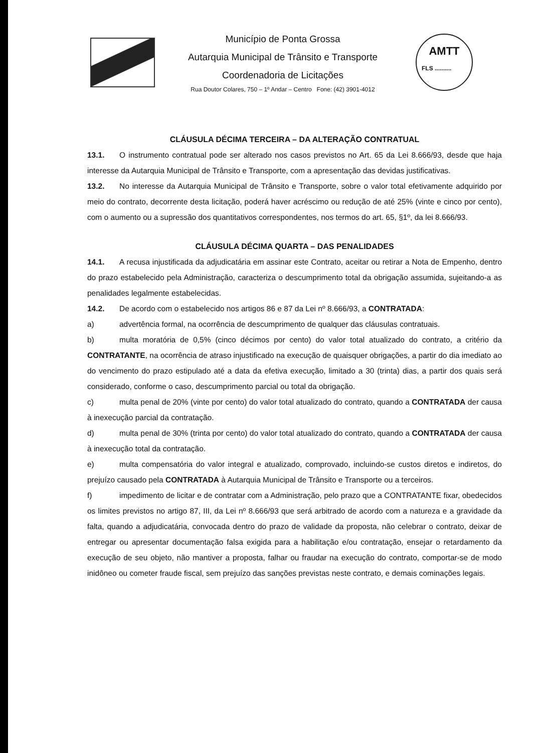Município de Ponta Grossa
Autarquia Municipal de Trânsito e Transporte
Coordenadoria de Licitações
Rua Doutor Colares, 750 – 1º Andar – Centro Fone: (42) 3901-4012
AMTT
FLS ..........
CLÁUSULA DÉCIMA TERCEIRA – DA ALTERAÇÃO CONTRATUAL
13.1. O instrumento contratual pode ser alterado nos casos previstos no Art. 65 da Lei 8.666/93, desde que haja interesse da Autarquia Municipal de Trânsito e Transporte, com a apresentação das devidas justificativas.
13.2. No interesse da Autarquia Municipal de Trânsito e Transporte, sobre o valor total efetivamente adquirido por meio do contrato, decorrente desta licitação, poderá haver acréscimo ou redução de até 25% (vinte e cinco por cento), com o aumento ou a supressão dos quantitativos correspondentes, nos termos do art. 65, §1º, da lei 8.666/93.
CLÁUSULA DÉCIMA QUARTA – DAS PENALIDADES
14.1. A recusa injustificada da adjudicatária em assinar este Contrato, aceitar ou retirar a Nota de Empenho, dentro do prazo estabelecido pela Administração, caracteriza o descumprimento total da obrigação assumida, sujeitando-a as penalidades legalmente estabelecidas.
14.2. De acordo com o estabelecido nos artigos 86 e 87 da Lei nº 8.666/93, a CONTRATADA:
a) advertência formal, na ocorrência de descumprimento de qualquer das cláusulas contratuais.
b) multa moratória de 0,5% (cinco décimos por cento) do valor total atualizado do contrato, a critério da CONTRATANTE, na ocorrência de atraso injustificado na execução de quaisquer obrigações, a partir do dia imediato ao do vencimento do prazo estipulado até a data da efetiva execução, limitado a 30 (trinta) dias, a partir dos quais será considerado, conforme o caso, descumprimento parcial ou total da obrigação.
c) multa penal de 20% (vinte por cento) do valor total atualizado do contrato, quando a CONTRATADA der causa à inexecução parcial da contratação.
d) multa penal de 30% (trinta por cento) do valor total atualizado do contrato, quando a CONTRATADA der causa à inexecução total da contratação.
e) multa compensatória do valor integral e atualizado, comprovado, incluindo-se custos diretos e indiretos, do prejuízo causado pela CONTRATADA à Autarquia Municipal de Trânsito e Transporte ou a terceiros.
f) impedimento de licitar e de contratar com a Administração, pelo prazo que a CONTRATANTE fixar, obedecidos os limites previstos no artigo 87, III, da Lei nº 8.666/93 que será arbitrado de acordo com a natureza e a gravidade da falta, quando a adjudicatária, convocada dentro do prazo de validade da proposta, não celebrar o contrato, deixar de entregar ou apresentar documentação falsa exigida para a habilitação e/ou contratação, ensejar o retardamento da execução de seu objeto, não mantiver a proposta, falhar ou fraudar na execução do contrato, comportar-se de modo inidôneo ou cometer fraude fiscal, sem prejuízo das sanções previstas neste contrato, e demais cominações legais.